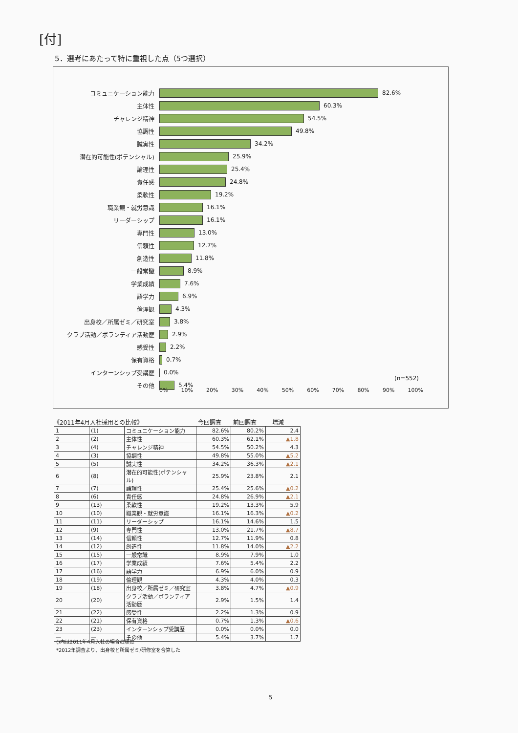[付]
5．選考にあたって特に重視した点（5つ選択）
コミュニケーション能力 82.6%
主体性 60.3%
チャレンジ精神 54.5%
協調性 49.8%
誠実性 34.2%
潜在的可能性(ポテンシャル) 25.9%
論理性 25.4%
責任感 24.8%
柔軟性 19.2%
職業観・就労意識 16.1%
リーダーシップ 16.1%
専門性 13.0%
信頼性 12.7%
創造性 11.8%
一般常識 8.9%
学業成績 7.6%
語学力 6.9%
倫理観 4.3%
出身校／所属ゼミ／研究室 3.8%
クラブ活動／ボランティア活動歴 2.9%
感受性 2.2%
保有資格 0.7%
インターンシップ受講歴 0.0%
その他 5.4%
(n=552)
0% 10% 20% 30% 40% 50% 60% 70% 80% 90% 100%
《2011年4月入社採用との比較》 今回調査 前回調査 増減
| 1 | (1) | コミュニケーション能力 | 82.6% | 80.2% | 2.4 |
| 2 | (2) | 主体性 | 60.3% | 62.1% | ▲1.8 |
| 3 | (4) | チャレンジ精神 | 54.5% | 50.2% | 4.3 |
| 4 | (3) | 協調性 | 49.8% | 55.0% | ▲5.2 |
| 5 | (5) | 誠実性 | 34.2% | 36.3% | ▲2.1 |
| 6 | (8) | 潜在的可能性(ポテンシャル) | 25.9% | 23.8% | 2.1 |
| 7 | (7) | 論理性 | 25.4% | 25.6% | ▲0.2 |
| 8 | (6) | 責任感 | 24.8% | 26.9% | ▲2.1 |
| 9 | (13) | 柔軟性 | 19.2% | 13.3% | 5.9 |
| 10 | (10) | 職業観・就労意識 | 16.1% | 16.3% | ▲0.2 |
| 11 | (11) | リーダーシップ | 16.1% | 14.6% | 1.5 |
| 12 | (9) | 専門性 | 13.0% | 21.7% | ▲8.7 |
| 13 | (14) | 信頼性 | 12.7% | 11.9% | 0.8 |
| 14 | (12) | 創造性 | 11.8% | 14.0% | ▲2.2 |
| 15 | (15) | 一般常識 | 8.9% | 7.9% | 1.0 |
| 16 | (17) | 学業成績 | 7.6% | 5.4% | 2.2 |
| 17 | (16) | 語学力 | 6.9% | 6.0% | 0.9 |
| 18 | (19) | 倫理観 | 4.3% | 4.0% | 0.3 |
| 19 | (18) | 出身校／所属ゼミ／研究室 | 3.8% | 4.7% | ▲0.9 |
| 20 | (20) | クラブ活動／ボランティア活動歴 | 2.9% | 1.5% | 1.4 |
| 21 | (22) | 感受性 | 2.2% | 1.3% | 0.9 |
| 22 | (21) | 保有資格 | 0.7% | 1.3% | ▲0.6 |
| 23 | (23) | インターンシップ受講歴 | 0.0% | 0.0% | 0.0 |
| — | — | その他 | 5.4% | 3.7% | 1.7 |
()内は2011年4月入社の場合の順位
*2012年調査より、出身校と所属ゼミ/研修室を合算した
5